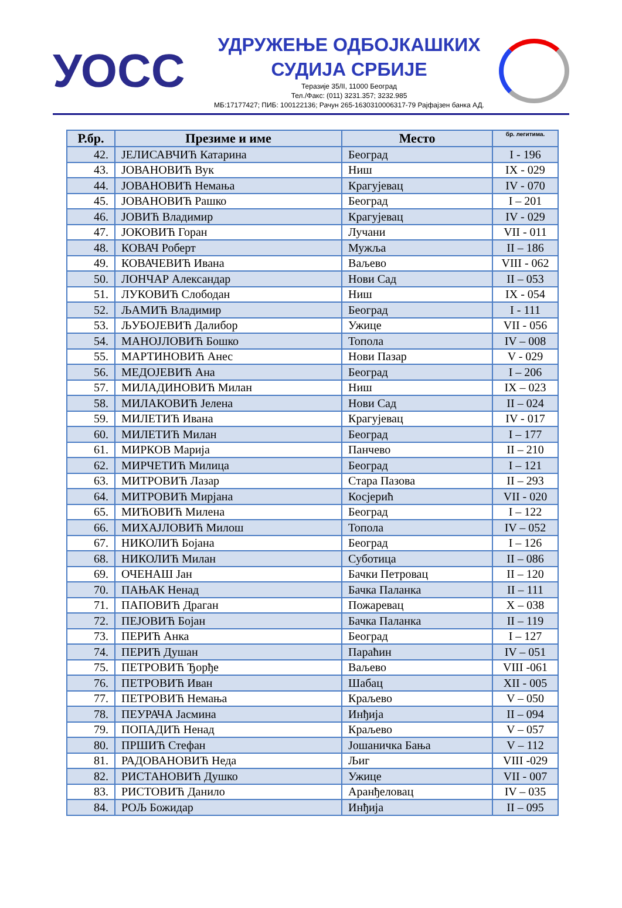УОСС
УДРУЖЕЊЕ ОДБОЈКАШКИХ
СУДИЈА СРБИЈЕ
Теразије 35/II, 11000 Београд
Тел./Факс: (011) 3231.357; 3232.985
МБ:17177427; ПИБ: 100122136; Рачун 265-1630310006317-79 Рајфајзен банка АД.
| Р.бр. | Презиме и име | Место | бр. легитима. |
| --- | --- | --- | --- |
| 42. | ЈЕЛИСАВЧИЋ Катарина | Београд | I - 196 |
| 43. | ЈОВАНОВИЋ Вук | Ниш | IX - 029 |
| 44. | ЈОВАНОВИЋ Немања | Крагујевац | IV - 070 |
| 45. | ЈОВАНОВИЋ Рашко | Београд | I – 201 |
| 46. | ЈОВИЋ Владимир | Крагујевац | IV - 029 |
| 47. | ЈОКОВИЋ Горан | Лучани | VII - 011 |
| 48. | КОВАЧ Роберт | Мужља | II – 186 |
| 49. | КОВАЧЕВИЋ Ивана | Ваљево | VIII - 062 |
| 50. | ЛОНЧАР Александар | Нови Сад | II – 053 |
| 51. | ЛУКОВИЋ Слободан | Ниш | IX - 054 |
| 52. | ЉАМИЋ Владимир | Београд | I - 111 |
| 53. | ЉУБОЈЕВИЋ Далибор | Ужице | VII - 056 |
| 54. | МАНОЈЛОВИЋ Бошко | Топола | IV – 008 |
| 55. | МАРТИНОВИЋ Анес | Нови Пазар | V - 029 |
| 56. | МЕДОЈЕВИЋ Ана | Београд | I – 206 |
| 57. | МИЛАДИНОВИЋ Милан | Ниш | IX – 023 |
| 58. | МИЛАКОВИЋ Јелена | Нови Сад | II – 024 |
| 59. | МИЛЕТИЋ Ивана | Крагујевац | IV - 017 |
| 60. | МИЛЕТИЋ Милан | Београд | I – 177 |
| 61. | МИРКОВ Марија | Панчево | II – 210 |
| 62. | МИРЧЕТИЋ Милица | Београд | I – 121 |
| 63. | МИТРОВИЋ Лазар | Стара Пазова | II – 293 |
| 64. | МИТРОВИЋ Мирјана | Косјерић | VII - 020 |
| 65. | МИЋОВИЋ Милена | Београд | I – 122 |
| 66. | МИХАЈЛОВИЋ Милош | Топола | IV – 052 |
| 67. | НИКОЛИЋ Бојана | Београд | I – 126 |
| 68. | НИКОЛИЋ Милан | Суботица | II – 086 |
| 69. | ОЧЕНАШ Јан | Бачки Петровац | II – 120 |
| 70. | ПАЊАК Ненад | Бачка Паланка | II – 111 |
| 71. | ПАПОВИЋ Драган | Пожаревац | X – 038 |
| 72. | ПЕЈОВИЋ Бојан | Бачка Паланка | II – 119 |
| 73. | ПЕРИЋ Анка | Београд | I – 127 |
| 74. | ПЕРИЋ Душан | Параћин | IV – 051 |
| 75. | ПЕТРОВИЋ Ђорђе | Ваљево | VIII -061 |
| 76. | ПЕТРОВИЋ Иван | Шабац | XII - 005 |
| 77. | ПЕТРОВИЋ Немања | Краљево | V – 050 |
| 78. | ПЕУРАЧА Јасмина | Инђија | II – 094 |
| 79. | ПОПАДИЋ Ненад | Краљево | V – 057 |
| 80. | ПРШИЋ Стефан | Јошаничка Бања | V – 112 |
| 81. | РАДОВАНОВИЋ Неда | Љиг | VIII -029 |
| 82. | РИСТАНОВИЋ Душко | Ужице | VII - 007 |
| 83. | РИСТОВИЋ Данило | Аранђеловац | IV – 035 |
| 84. | РОЉ Божидар | Инђија | II – 095 |